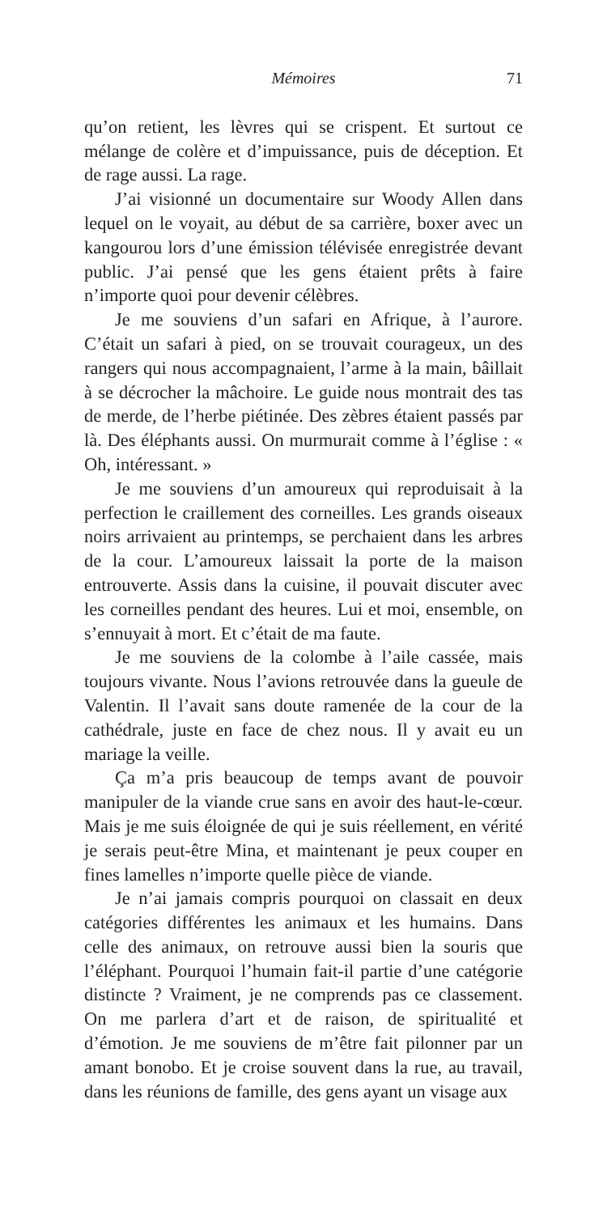Mémoires 71
qu’on retient, les lèvres qui se crispent. Et surtout ce mélange de colère et d’impuissance, puis de déception. Et de rage aussi. La rage.
J’ai visionné un documentaire sur Woody Allen dans lequel on le voyait, au début de sa carrière, boxer avec un kangourou lors d’une émission télévisée enregistrée devant public. J’ai pensé que les gens étaient prêts à faire n’importe quoi pour devenir célèbres.
Je me souviens d’un safari en Afrique, à l’aurore. C’était un safari à pied, on se trouvait courageux, un des rangers qui nous accompagnaient, l’arme à la main, bâillait à se décrocher la mâchoire. Le guide nous montrait des tas de merde, de l’herbe piétinée. Des zèbres étaient passés par là. Des éléphants aussi. On murmurait comme à l’église : « Oh, intéressant. »
Je me souviens d’un amoureux qui reproduisait à la perfection le craillement des corneilles. Les grands oiseaux noirs arrivaient au printemps, se perchaient dans les arbres de la cour. L’amoureux laissait la porte de la maison entrouverte. Assis dans la cuisine, il pouvait discuter avec les corneilles pendant des heures. Lui et moi, ensemble, on s’ennuyait à mort. Et c’était de ma faute.
Je me souviens de la colombe à l’aile cassée, mais toujours vivante. Nous l’avions retrouvée dans la gueule de Valentin. Il l’avait sans doute ramenée de la cour de la cathédrale, juste en face de chez nous. Il y avait eu un mariage la veille.
Ça m’a pris beaucoup de temps avant de pouvoir manipuler de la viande crue sans en avoir des haut-le-cœur. Mais je me suis éloignée de qui je suis réellement, en vérité je serais peut-être Mina, et maintenant je peux couper en fines lamelles n’importe quelle pièce de viande.
Je n’ai jamais compris pourquoi on classait en deux catégories différentes les animaux et les humains. Dans celle des animaux, on retrouve aussi bien la souris que l’éléphant. Pourquoi l’humain fait-il partie d’une catégorie distincte ? Vraiment, je ne comprends pas ce classement. On me parlera d’art et de raison, de spiritualité et d’émotion. Je me souviens de m’être fait pilonner par un amant bonobo. Et je croise souvent dans la rue, au travail, dans les réunions de famille, des gens ayant un visage aux